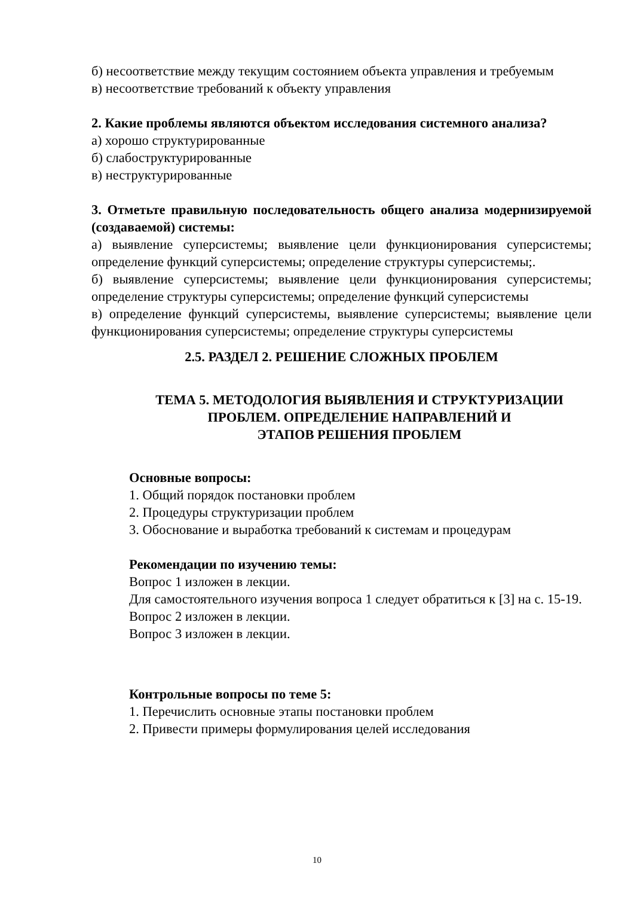б) несоответствие между текущим состоянием объекта управления и требуемым
в) несоответствие требований к объекту управления
2. Какие проблемы являются объектом исследования системного анализа?
а) хорошо структурированные
б) слабоструктурированные
в) неструктурированные
3. Отметьте правильную последовательность общего анализа модернизируемой (создаваемой) системы:
а) выявление суперсистемы; выявление цели функционирования суперсистемы; определение функций суперсистемы; определение структуры суперсистемы;.
б) выявление суперсистемы; выявление цели функционирования суперсистемы; определение структуры суперсистемы; определение функций суперсистемы
в) определение функций суперсистемы, выявление суперсистемы; выявление цели функционирования суперсистемы; определение структуры суперсистемы
2.5. РАЗДЕЛ 2. РЕШЕНИЕ СЛОЖНЫХ ПРОБЛЕМ
ТЕМА 5. МЕТОДОЛОГИЯ ВЫЯВЛЕНИЯ И СТРУКТУРИЗАЦИИ
ПРОБЛЕМ. ОПРЕДЕЛЕНИЕ НАПРАВЛЕНИЙ И
ЭТАПОВ РЕШЕНИЯ ПРОБЛЕМ
Основные вопросы:
1. Общий порядок постановки проблем
2. Процедуры структуризации проблем
3. Обоснование и выработка требований к системам и процедурам
Рекомендации по изучению темы:
Вопрос 1 изложен в лекции.
Для самостоятельного изучения вопроса 1 следует обратиться к [3] на с. 15-19.
Вопрос 2 изложен в лекции.
Вопрос 3 изложен в лекции.
Контрольные вопросы по теме 5:
1. Перечислить основные этапы постановки проблем
2. Привести примеры формулирования целей исследования
10